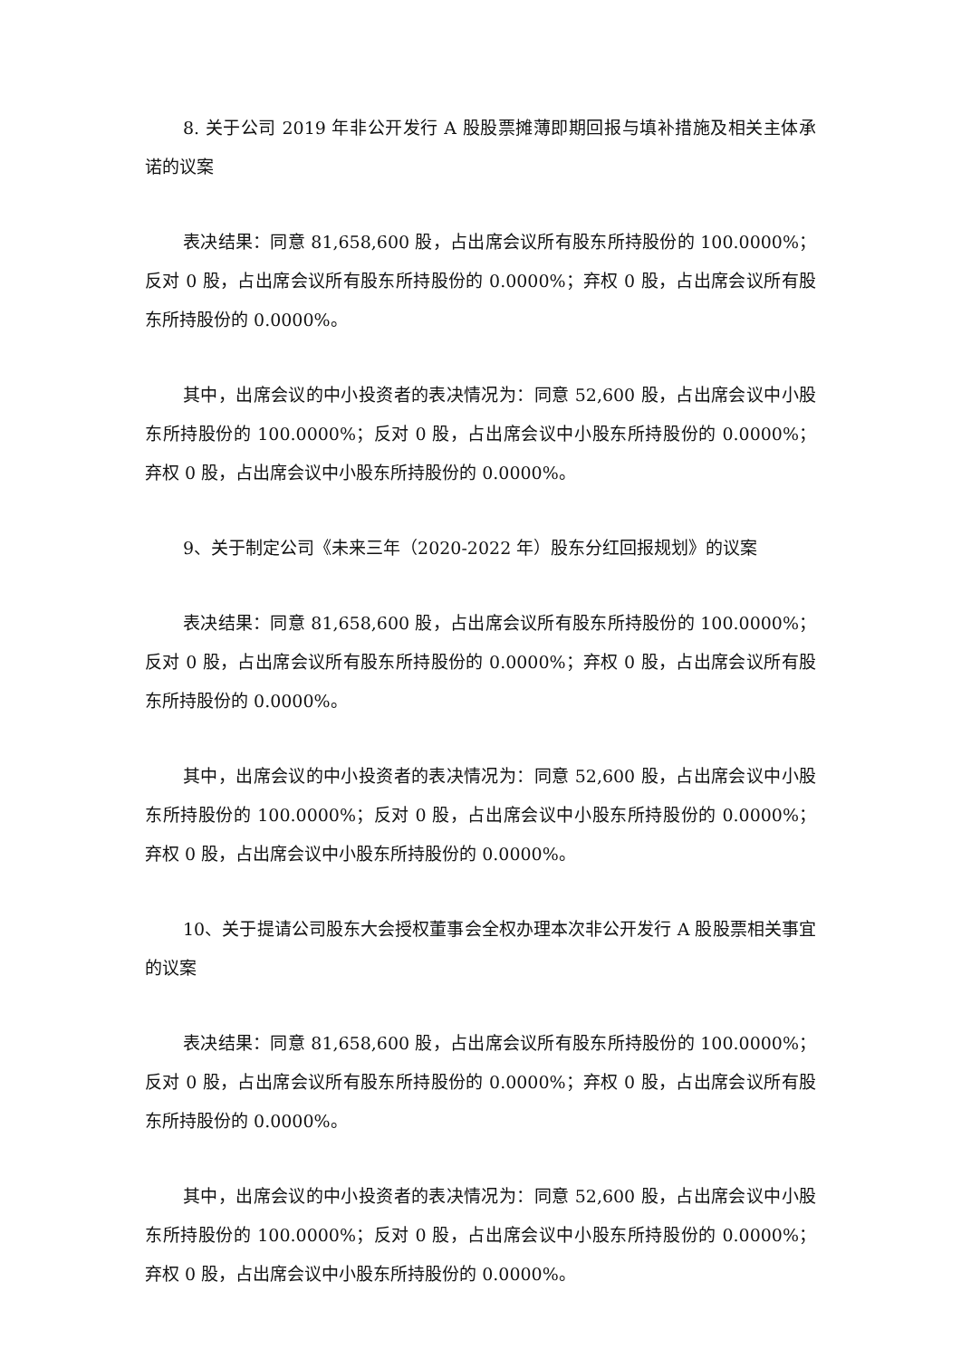8. 关于公司 2019 年非公开发行 A 股股票摊薄即期回报与填补措施及相关主体承诺的议案
表决结果：同意 81,658,600 股，占出席会议所有股东所持股份的 100.0000%；反对 0 股，占出席会议所有股东所持股份的 0.0000%；弃权 0 股，占出席会议所有股东所持股份的 0.0000%。
其中，出席会议的中小投资者的表决情况为：同意 52,600 股，占出席会议中小股东所持股份的 100.0000%；反对 0 股，占出席会议中小股东所持股份的 0.0000%；弃权 0 股，占出席会议中小股东所持股份的 0.0000%。
9、关于制定公司《未来三年（2020-2022 年）股东分红回报规划》的议案
表决结果：同意 81,658,600 股，占出席会议所有股东所持股份的 100.0000%；反对 0 股，占出席会议所有股东所持股份的 0.0000%；弃权 0 股，占出席会议所有股东所持股份的 0.0000%。
其中，出席会议的中小投资者的表决情况为：同意 52,600 股，占出席会议中小股东所持股份的 100.0000%；反对 0 股，占出席会议中小股东所持股份的 0.0000%；弃权 0 股，占出席会议中小股东所持股份的 0.0000%。
10、关于提请公司股东大会授权董事会全权办理本次非公开发行 A 股股票相关事宜的议案
表决结果：同意 81,658,600 股，占出席会议所有股东所持股份的 100.0000%；反对 0 股，占出席会议所有股东所持股份的 0.0000%；弃权 0 股，占出席会议所有股东所持股份的 0.0000%。
其中，出席会议的中小投资者的表决情况为：同意 52,600 股，占出席会议中小股东所持股份的 100.0000%；反对 0 股，占出席会议中小股东所持股份的 0.0000%；弃权 0 股，占出席会议中小股东所持股份的 0.0000%。